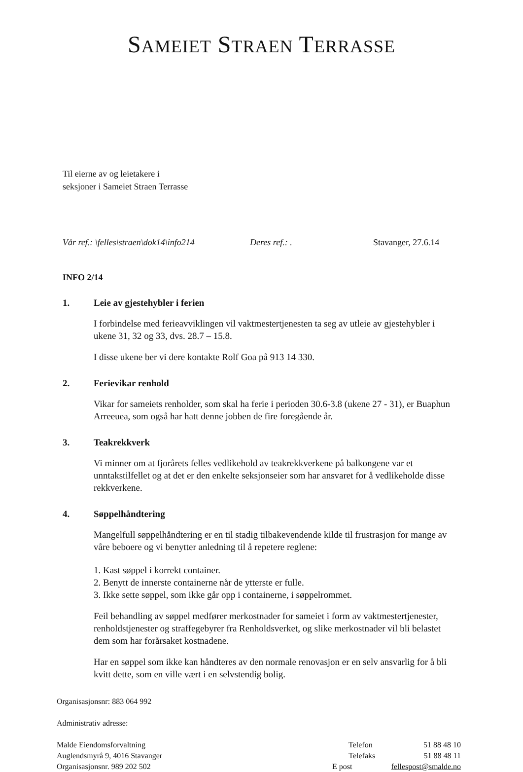SAMEIET STRAEN TERRASSE
Til eierne av og leietakere i
seksjoner i Sameiet Straen Terrasse
Vår ref.: \felles\straen\dok14\info214 Deres ref.: . Stavanger, 27.6.14
INFO 2/14
1. Leie av gjestehybler i ferien
I forbindelse med ferieavviklingen vil vaktmestertjenesten ta seg av utleie av gjestehybler i ukene 31, 32 og 33, dvs. 28.7 – 15.8.
I disse ukene ber vi dere kontakte Rolf Goa på 913 14 330.
2. Ferievikar renhold
Vikar for sameiets renholder, som skal ha ferie i perioden 30.6-3.8 (ukene 27 - 31), er Buaphun Arreeuea, som også har hatt denne jobben de fire foregående år.
3. Teakrekkverk
Vi minner om at fjorårets felles vedlikehold av teakrekkverkene på balkongene var et unntakstilfellet og at det er den enkelte seksjonseier som har ansvaret for å vedlikeholde disse rekkverkene.
4. Søppelhåndtering
Mangelfull søppelhåndtering er en til stadig tilbakevendende kilde til frustrasjon for mange av våre beboere og vi benytter anledning til å repetere reglene:
1. Kast søppel i korrekt container.
2. Benytt de innerste containerne når de ytterste er fulle.
3. Ikke sette søppel, som ikke går opp i containerne, i søppelrommet.
Feil behandling av søppel medfører merkostnader for sameiet i form av vaktmestertjenester, renholdstjenester og straffegebyrer fra Renholdsverket, og slike merkostnader vil bli belastet dem som har forårsaket kostnadene.
Har en søppel som ikke kan håndteres av den normale renovasjon er en selv ansvarlig for å bli kvitt dette, som en ville vært i en selvstendig bolig.
Organisasjonsnr: 883 064 992
Administrativ adresse:
Malde Eiendomsforvaltning Telefon 51 88 48 10
Auglendsmyrå 9, 4016 Stavanger Telefaks 51 88 48 11
Organisasjonsnr. 989 202 502 E post fellespost@smalde.no